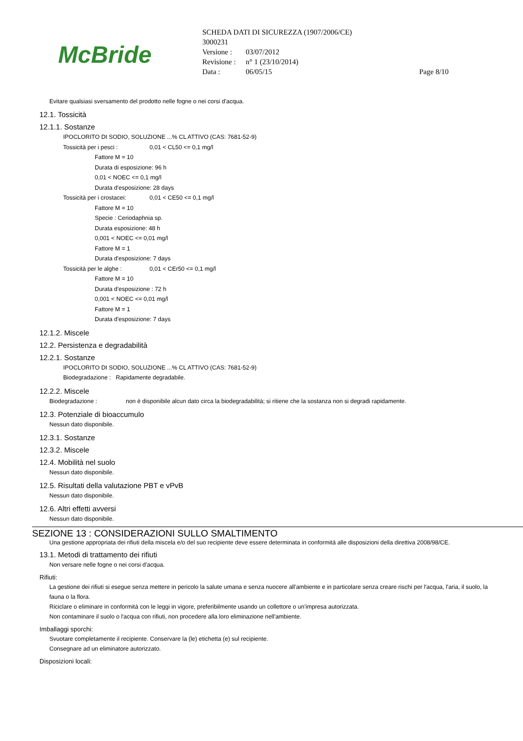McBride
SCHEDA DATI DI SICUREZZA (1907/2006/CE)
3000231
| Versione : | 03/07/2012 | |
| Revisione : | n° 1 (23/10/2014) | |
| Data : | 06/05/15 | Page 8/10 |
Evitare qualsiasi sversamento del prodotto nelle fogne o nei corsi d'acqua.
12.1. Tossicità
12.1.1. Sostanze
IPOCLORITO DI SODIO, SOLUZIONE ...% CL ATTIVO (CAS: 7681-52-9)
Tossicità per i pesci : 0,01 < CL50 <= 0,1 mg/l
Fattore M = 10
Durata di esposizione: 96 h
0,01 < NOEC <= 0,1 mg/l
Durata d'esposizione: 28 days
Tossicità per i crostacei: 0,01 < CE50 <= 0,1 mg/l
Fattore M = 10
Specie : Ceriodaphnia sp.
Durata esposizione: 48 h
0,001 < NOEC <= 0,01 mg/l
Fattore M = 1
Durata d'esposizione: 7 days
Tossicità per le alghe : 0,01 < CEr50 <= 0,1 mg/l
Fattore M = 10
Durata d'esposizione : 72 h
0,001 < NOEC <= 0,01 mg/l
Fattore M = 1
Durata d'esposizione: 7 days
12.1.2. Miscele
12.2. Persistenza e degradabilità
12.2.1. Sostanze
IPOCLORITO DI SODIO, SOLUZIONE ...% CL ATTIVO (CAS: 7681-52-9)
Biodegradazione : Rapidamente degradabile.
12.2.2. Miscele
Biodegradazione : non è disponibile alcun dato circa la biodegradabilità; si ritiene che la sostanza non si degradi rapidamente.
12.3. Potenziale di bioaccumulo
Nessun dato disponibile.
12.3.1. Sostanze
12.3.2. Miscele
12.4. Mobilità nel suolo
Nessun dato disponibile.
12.5. Risultati della valutazione PBT e vPvB
Nessun dato disponibile.
12.6. Altri effetti avversi
Nessun dato disponibile.
SEZIONE 13 : CONSIDERAZIONI SULLO SMALTIMENTO
Una gestione appropriata dei rifiuti della miscela e/o del suo recipiente deve essere determinata in conformità alle disposizioni della direttiva 2008/98/CE.
13.1. Metodi di trattamento dei rifiuti
Non versare nelle fogne o nei corsi d'acqua.
Rifiuti:
La gestione dei rifiuti si esegue senza mettere in pericolo la salute umana e senza nuocere all'ambiente e in particolare senza creare rischi per l'acqua, l'aria, il suolo, la fauna o la flora.
Riciclare o eliminare in conformità con le leggi in vigore, preferibilmente usando un collettore o un'impresa autorizzata.
Non contaminare il suolo o l'acqua con rifiuti, non procedere alla loro eliminazione nell'ambiente.
Imballaggi sporchi:
Svuotare completamente il recipiente. Conservare la (le) etichetta (e) sul recipiente.
Consegnare ad un eliminatore autorizzato.
Disposizioni locali: